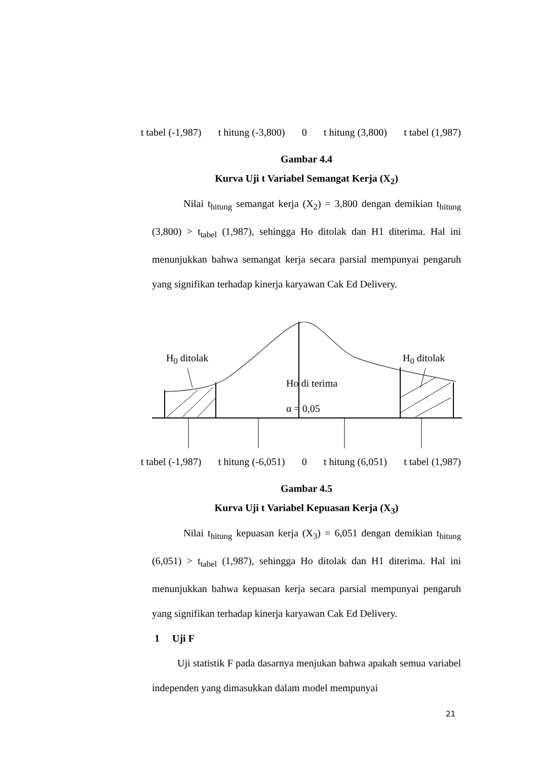t tabel (-1,987) t hitung (-3,800) 0 t hitung (3,800) t tabel (1,987)
Gambar 4.4
Kurva Uji t Variabel Semangat Kerja (X<sub>2</sub>)
Nilai t<sub>hitung</sub> semangat kerja (X<sub>2</sub>) = 3,800 dengan demikian t<sub>hitung</sub> (3,800) > t<sub>tabel</sub> (1,987), sehingga Ho ditolak dan H1 diterima. Hal ini menunjukkan bahwa semangat kerja secara parsial mempunyai pengaruh yang signifikan terhadap kinerja karyawan Cak Ed Delivery.
H<sub>0</sub> ditolak H<sub>0</sub> ditolak
Ho di terima
α = 0,05
t tabel (-1,987) t hitung (-6,051) 0 t hitung (6,051) t tabel (1,987)
Gambar 4.5
Kurva Uji t Variabel Kepuasan Kerja (X<sub>3</sub>)
Nilai t<sub>hitung</sub> kepuasan kerja (X<sub>3</sub>) = 6,051 dengan demikian t<sub>hitung</sub> (6,051) > t<sub>tabel</sub> (1,987), sehingga Ho ditolak dan H1 diterima. Hal ini menunjukkan bahwa kepuasan kerja secara parsial mempunyai pengaruh yang signifikan terhadap kinerja karyawan Cak Ed Delivery.
1 Uji F
Uji statistik F pada dasarnya menjukan bahwa apakah semua variabel independen yang dimasukkan dalam model mempunyai
21